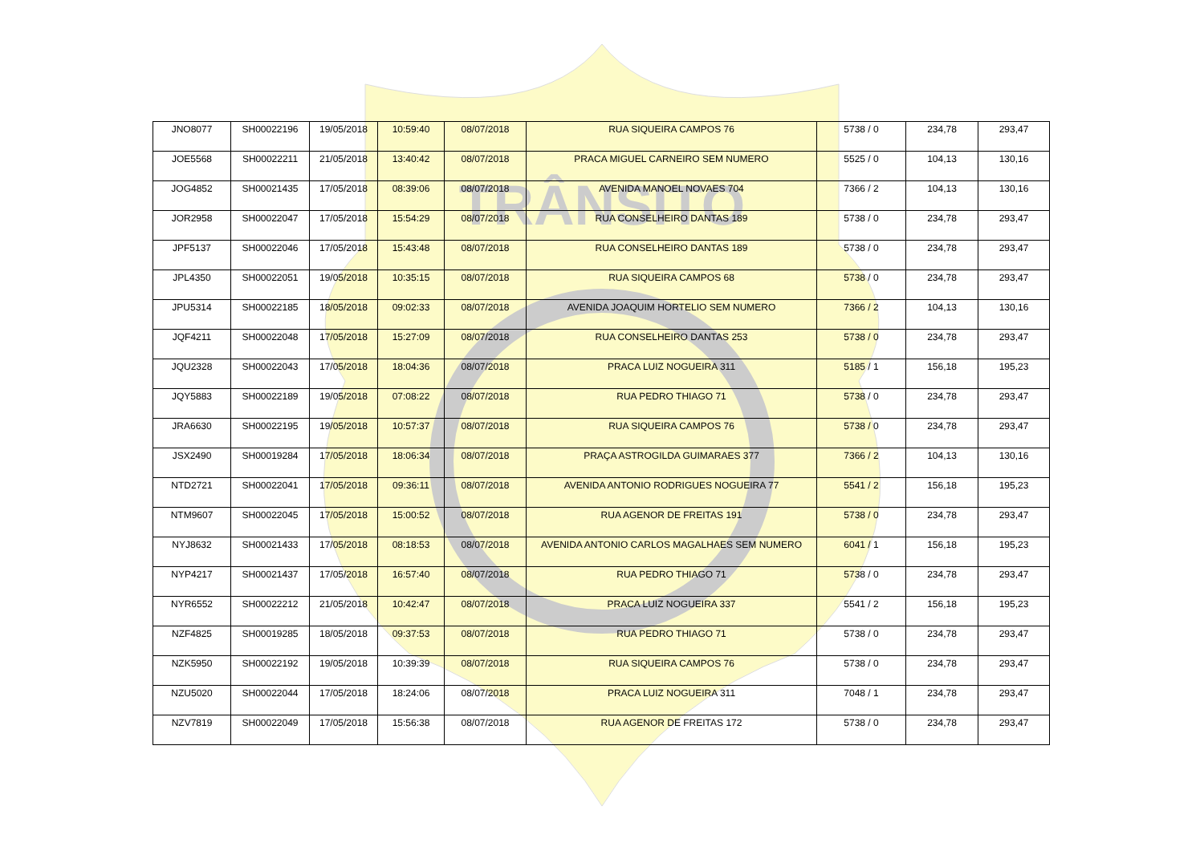TRÂNSITO
| JNO8077 | SH00022196 | 19/05/2018 | 10:59:40 | 08/07/2018 | RUA SIQUEIRA CAMPOS 76 | 5738 / 0 | 234,78 | 293,47 |
| JOE5568 | SH00022211 | 21/05/2018 | 13:40:42 | 08/07/2018 | PRACA MIGUEL CARNEIRO SEM NUMERO | 5525 / 0 | 104,13 | 130,16 |
| JOG4852 | SH00021435 | 17/05/2018 | 08:39:06 | 08/07/2018 | AVENIDA MANOEL NOVAES 704 | 7366 / 2 | 104,13 | 130,16 |
| JOR2958 | SH00022047 | 17/05/2018 | 15:54:29 | 08/07/2018 | RUA CONSELHEIRO DANTAS 189 | 5738 / 0 | 234,78 | 293,47 |
| JPF5137 | SH00022046 | 17/05/2018 | 15:43:48 | 08/07/2018 | RUA CONSELHEIRO DANTAS 189 | 5738 / 0 | 234,78 | 293,47 |
| JPL4350 | SH00022051 | 19/05/2018 | 10:35:15 | 08/07/2018 | RUA SIQUEIRA CAMPOS 68 | 5738 / 0 | 234,78 | 293,47 |
| JPU5314 | SH00022185 | 18/05/2018 | 09:02:33 | 08/07/2018 | AVENIDA JOAQUIM HORTELIO SEM NUMERO | 7366 / 2 | 104,13 | 130,16 |
| JQF4211 | SH00022048 | 17/05/2018 | 15:27:09 | 08/07/2018 | RUA CONSELHEIRO DANTAS 253 | 5738 / 0 | 234,78 | 293,47 |
| JQU2328 | SH00022043 | 17/05/2018 | 18:04:36 | 08/07/2018 | PRACA LUIZ NOGUEIRA 311 | 5185 / 1 | 156,18 | 195,23 |
| JQY5883 | SH00022189 | 19/05/2018 | 07:08:22 | 08/07/2018 | RUA PEDRO THIAGO 71 | 5738 / 0 | 234,78 | 293,47 |
| JRA6630 | SH00022195 | 19/05/2018 | 10:57:37 | 08/07/2018 | RUA SIQUEIRA CAMPOS 76 | 5738 / 0 | 234,78 | 293,47 |
| JSX2490 | SH00019284 | 17/05/2018 | 18:06:34 | 08/07/2018 | PRAÇA ASTROGILDA GUIMARAES 377 | 7366 / 2 | 104,13 | 130,16 |
| NTD2721 | SH00022041 | 17/05/2018 | 09:36:11 | 08/07/2018 | AVENIDA ANTONIO RODRIGUES NOGUEIRA 77 | 5541 / 2 | 156,18 | 195,23 |
| NTM9607 | SH00022045 | 17/05/2018 | 15:00:52 | 08/07/2018 | RUA AGENOR DE FREITAS 191 | 5738 / 0 | 234,78 | 293,47 |
| NYJ8632 | SH00021433 | 17/05/2018 | 08:18:53 | 08/07/2018 | AVENIDA ANTONIO CARLOS MAGALHAES SEM NUMERO | 6041 / 1 | 156,18 | 195,23 |
| NYP4217 | SH00021437 | 17/05/2018 | 16:57:40 | 08/07/2018 | RUA PEDRO THIAGO 71 | 5738 / 0 | 234,78 | 293,47 |
| NYR6552 | SH00022212 | 21/05/2018 | 10:42:47 | 08/07/2018 | PRACA LUIZ NOGUEIRA 337 | 5541 / 2 | 156,18 | 195,23 |
| NZF4825 | SH00019285 | 18/05/2018 | 09:37:53 | 08/07/2018 | RUA PEDRO THIAGO 71 | 5738 / 0 | 234,78 | 293,47 |
| NZK5950 | SH00022192 | 19/05/2018 | 10:39:39 | 08/07/2018 | RUA SIQUEIRA CAMPOS 76 | 5738 / 0 | 234,78 | 293,47 |
| NZU5020 | SH00022044 | 17/05/2018 | 18:24:06 | 08/07/2018 | PRACA LUIZ NOGUEIRA 311 | 7048 / 1 | 234,78 | 293,47 |
| NZV7819 | SH00022049 | 17/05/2018 | 15:56:38 | 08/07/2018 | RUA AGENOR DE FREITAS 172 | 5738 / 0 | 234,78 | 293,47 |